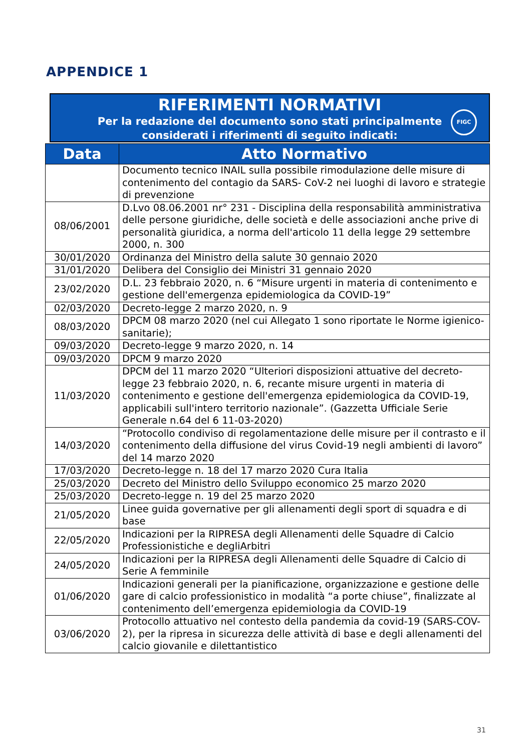APPENDICE 1
RIFERIMENTI NORMATIVI
Per la redazione del documento sono stati principalmente
considerati i riferimenti di seguito indicati:
FIGC
| Data | Atto Normativo |
| --- | --- |
| | Documento tecnico INAIL sulla possibile rimodulazione delle misure di contenimento del contagio da SARS- CoV-2 nei luoghi di lavoro e strategie di prevenzione |
| 08/06/2001 | D.Lvo 08.06.2001 nr° 231 - Disciplina della responsabilità amministrativa delle persone giuridiche, delle società e delle associazioni anche prive di personalità giuridica, a norma dell'articolo 11 della legge 29 settembre 2000, n. 300 |
| 30/01/2020 | Ordinanza del Ministro della salute 30 gennaio 2020 |
| 31/01/2020 | Delibera del Consiglio dei Ministri 31 gennaio 2020 |
| 23/02/2020 | D.L. 23 febbraio 2020, n. 6 “Misure urgenti in materia di contenimento e gestione dell'emergenza epidemiologica da COVID-19” |
| 02/03/2020 | Decreto-legge 2 marzo 2020, n. 9 |
| 08/03/2020 | DPCM 08 marzo 2020 (nel cui Allegato 1 sono riportate le Norme igienico-sanitarie); |
| 09/03/2020 | Decreto-legge 9 marzo 2020, n. 14 |
| 09/03/2020 | DPCM 9 marzo 2020 |
| 11/03/2020 | DPCM del 11 marzo 2020 “Ulteriori disposizioni attuative del decreto-legge 23 febbraio 2020, n. 6, recante misure urgenti in materia di contenimento e gestione dell'emergenza epidemiologica da COVID-19, applicabili sull'intero territorio nazionale”. (Gazzetta Ufficiale Serie Generale n.64 del 6 11-03-2020) |
| 14/03/2020 | “Protocollo condiviso di regolamentazione delle misure per il contrasto e il contenimento della diffusione del virus Covid-19 negli ambienti di lavoro” del 14 marzo 2020 |
| 17/03/2020 | Decreto-legge n. 18 del 17 marzo 2020 Cura Italia |
| 25/03/2020 | Decreto del Ministro dello Sviluppo economico 25 marzo 2020 |
| 25/03/2020 | Decreto-legge n. 19 del 25 marzo 2020 |
| 21/05/2020 | Linee guida governative per gli allenamenti degli sport di squadra e di base |
| 22/05/2020 | Indicazioni per la RIPRESA degli Allenamenti delle Squadre di Calcio Professionistiche e degliArbitri |
| 24/05/2020 | Indicazioni per la RIPRESA degli Allenamenti delle Squadre di Calcio di Serie A femminile |
| 01/06/2020 | Indicazioni generali per la pianificazione, organizzazione e gestione delle gare di calcio professionistico in modalità “a porte chiuse”, finalizzate al contenimento dell’emergenza epidemiologia da COVID-19 |
| 03/06/2020 | Protocollo attuativo nel contesto della pandemia da covid-19 (SARS-COV-2), per la ripresa in sicurezza delle attività di base e degli allenamenti del calcio giovanile e dilettantistico |
31